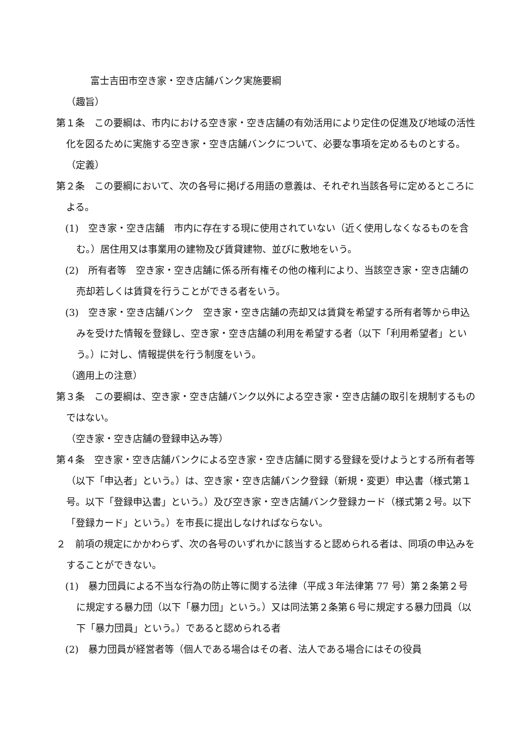富士吉田市空き家・空き店舗バンク実施要綱
（趣旨）
第１条　この要綱は、市内における空き家・空き店舗の有効活用により定住の促進及び地域の活性化を図るために実施する空き家・空き店舗バンクについて、必要な事項を定めるものとする。
（定義）
第２条　この要綱において、次の各号に掲げる用語の意義は、それぞれ当該各号に定めるところによる。
(1)　空き家・空き店舗　市内に存在する現に使用されていない（近く使用しなくなるものを含む。）居住用又は事業用の建物及び賃貸建物、並びに敷地をいう。
(2)　所有者等　空き家・空き店舗に係る所有権その他の権利により、当該空き家・空き店舗の売却若しくは賃貸を行うことができる者をいう。
(3)　空き家・空き店舗バンク　空き家・空き店舗の売却又は賃貸を希望する所有者等から申込みを受けた情報を登録し、空き家・空き店舗の利用を希望する者（以下「利用希望者」という。）に対し、情報提供を行う制度をいう。
（適用上の注意）
第３条　この要綱は、空き家・空き店舗バンク以外による空き家・空き店舗の取引を規制するものではない。
（空き家・空き店舗の登録申込み等）
第４条　空き家・空き店舗バンクによる空き家・空き店舗に関する登録を受けようとする所有者等（以下「申込者」という。）は、空き家・空き店舗バンク登録（新規・変更）申込書（様式第１号。以下「登録申込書」という。）及び空き家・空き店舗バンク登録カード（様式第２号。以下「登録カード」という。）を市長に提出しなければならない。
２　前項の規定にかかわらず、次の各号のいずれかに該当すると認められる者は、同項の申込みをすることができない。
(1)　暴力団員による不当な行為の防止等に関する法律（平成３年法律第 77 号）第２条第２号に規定する暴力団（以下「暴力団」という。）又は同法第２条第６号に規定する暴力団員（以下「暴力団員」という。）であると認められる者
(2)　暴力団員が経営者等（個人である場合はその者、法人である場合にはその役員